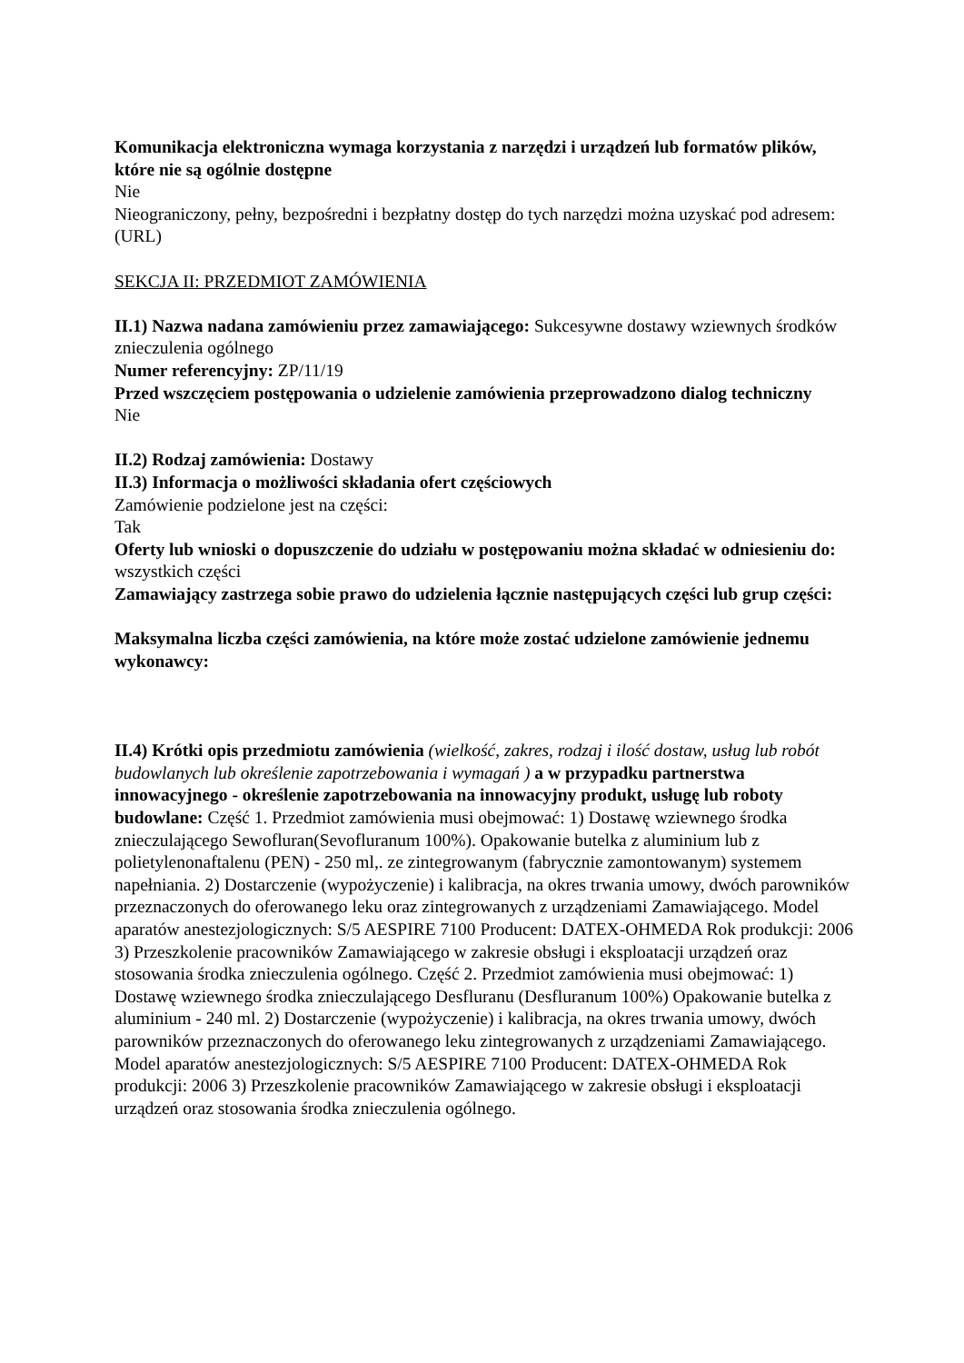Komunikacja elektroniczna wymaga korzystania z narzędzi i urządzeń lub formatów plików, które nie są ogólnie dostępne
Nie
Nieograniczony, pełny, bezpośredni i bezpłatny dostęp do tych narzędzi można uzyskać pod adresem: (URL)
SEKCJA II: PRZEDMIOT ZAMÓWIENIA
II.1) Nazwa nadana zamówieniu przez zamawiającego: Sukcesywne dostawy wziewnych środków znieczulenia ogólnego
Numer referencyjny: ZP/11/19
Przed wszczęciem postępowania o udzielenie zamówienia przeprowadzono dialog techniczny
Nie
II.2) Rodzaj zamówienia: Dostawy
II.3) Informacja o możliwości składania ofert częściowych
Zamówienie podzielone jest na części:
Tak
Oferty lub wnioski o dopuszczenie do udziału w postępowaniu można składać w odniesieniu do:
wszystkich części
Zamawiający zastrzega sobie prawo do udzielenia łącznie następujących części lub grup części:
Maksymalna liczba części zamówienia, na które może zostać udzielone zamówienie jednemu wykonawcy:
II.4) Krótki opis przedmiotu zamówienia (wielkość, zakres, rodzaj i ilość dostaw, usług lub robót budowlanych lub określenie zapotrzebowania i wymagań ) a w przypadku partnerstwa innowacyjnego - określenie zapotrzebowania na innowacyjny produkt, usługę lub roboty budowlane: Część 1. Przedmiot zamówienia musi obejmować: 1) Dostawę wziewnego środka znieczulającego Sewofluran(Sevofluranum 100%). Opakowanie butelka z aluminium lub z polietylenonaftalenu (PEN) - 250 ml,. ze zintegrowanym (fabrycznie zamontowanym) systemem napełniania. 2) Dostarczenie (wypożyczenie) i kalibracja, na okres trwania umowy, dwóch parowników przeznaczonych do oferowanego leku oraz zintegrowanych z urządzeniami Zamawiającego. Model aparatów anestezjologicznych: S/5 AESPIRE 7100 Producent: DATEX-OHMEDA Rok produkcji: 2006 3) Przeszkolenie pracowników Zamawiającego w zakresie obsługi i eksploatacji urządzeń oraz stosowania środka znieczulenia ogólnego. Część 2. Przedmiot zamówienia musi obejmować: 1) Dostawę wziewnego środka znieczulającego Desfluranu (Desfluranum 100%) Opakowanie butelka z aluminium - 240 ml. 2) Dostarczenie (wypożyczenie) i kalibracja, na okres trwania umowy, dwóch parowników przeznaczonych do oferowanego leku zintegrowanych z urządzeniami Zamawiającego. Model aparatów anestezjologicznych: S/5 AESPIRE 7100 Producent: DATEX-OHMEDA Rok produkcji: 2006 3) Przeszkolenie pracowników Zamawiającego w zakresie obsługi i eksploatacji urządzeń oraz stosowania środka znieczulenia ogólnego.